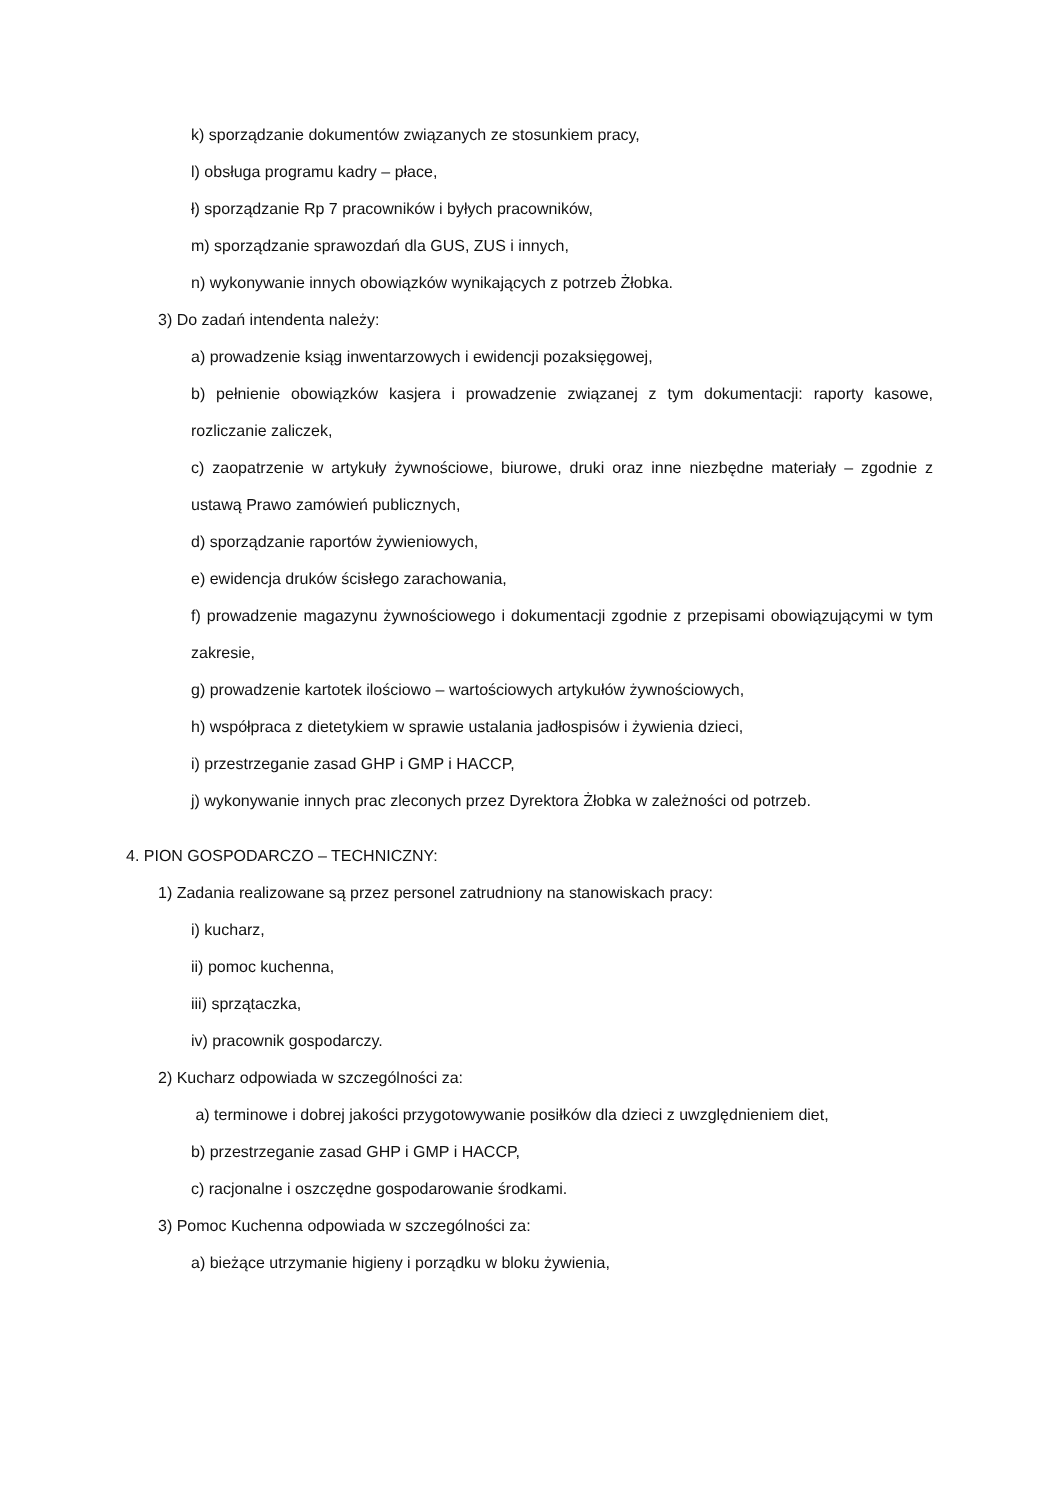k) sporządzanie dokumentów związanych ze stosunkiem pracy,
l) obsługa programu kadry – płace,
ł) sporządzanie Rp 7 pracowników i byłych pracowników,
m) sporządzanie sprawozdań dla GUS, ZUS i innych,
n) wykonywanie innych obowiązków wynikających z potrzeb Żłobka.
3) Do zadań intendenta należy:
a) prowadzenie ksiąg inwentarzowych i ewidencji pozaksięgowej,
b) pełnienie obowiązków kasjera i prowadzenie związanej z tym dokumentacji: raporty kasowe, rozliczanie zaliczek,
c) zaopatrzenie w artykuły żywnościowe, biurowe, druki oraz inne niezbędne materiały – zgodnie z ustawą Prawo zamówień publicznych,
d) sporządzanie raportów żywieniowych,
e) ewidencja druków ścisłego zarachowania,
f) prowadzenie magazynu żywnościowego i dokumentacji zgodnie z przepisami obowiązującymi w tym zakresie,
g) prowadzenie kartotek ilościowo – wartościowych artykułów żywnościowych,
h) współpraca z dietetykiem w sprawie ustalania jadłospisów i żywienia dzieci,
i) przestrzeganie zasad GHP i GMP i HACCP,
j) wykonywanie innych prac zleconych przez Dyrektora Żłobka w zależności od potrzeb.
4. PION GOSPODARCZO – TECHNICZNY:
1) Zadania realizowane są przez personel zatrudniony na stanowiskach pracy:
i) kucharz,
ii) pomoc kuchenna,
iii) sprzątaczka,
iv) pracownik gospodarczy.
2) Kucharz odpowiada w szczególności za:
a) terminowe i dobrej jakości przygotowywanie posiłków dla dzieci z uwzględnieniem diet,
b) przestrzeganie zasad GHP i GMP i HACCP,
c) racjonalne i oszczędne gospodarowanie środkami.
3) Pomoc Kuchenna odpowiada w szczególności za:
a) bieżące utrzymanie higieny i porządku w bloku żywienia,